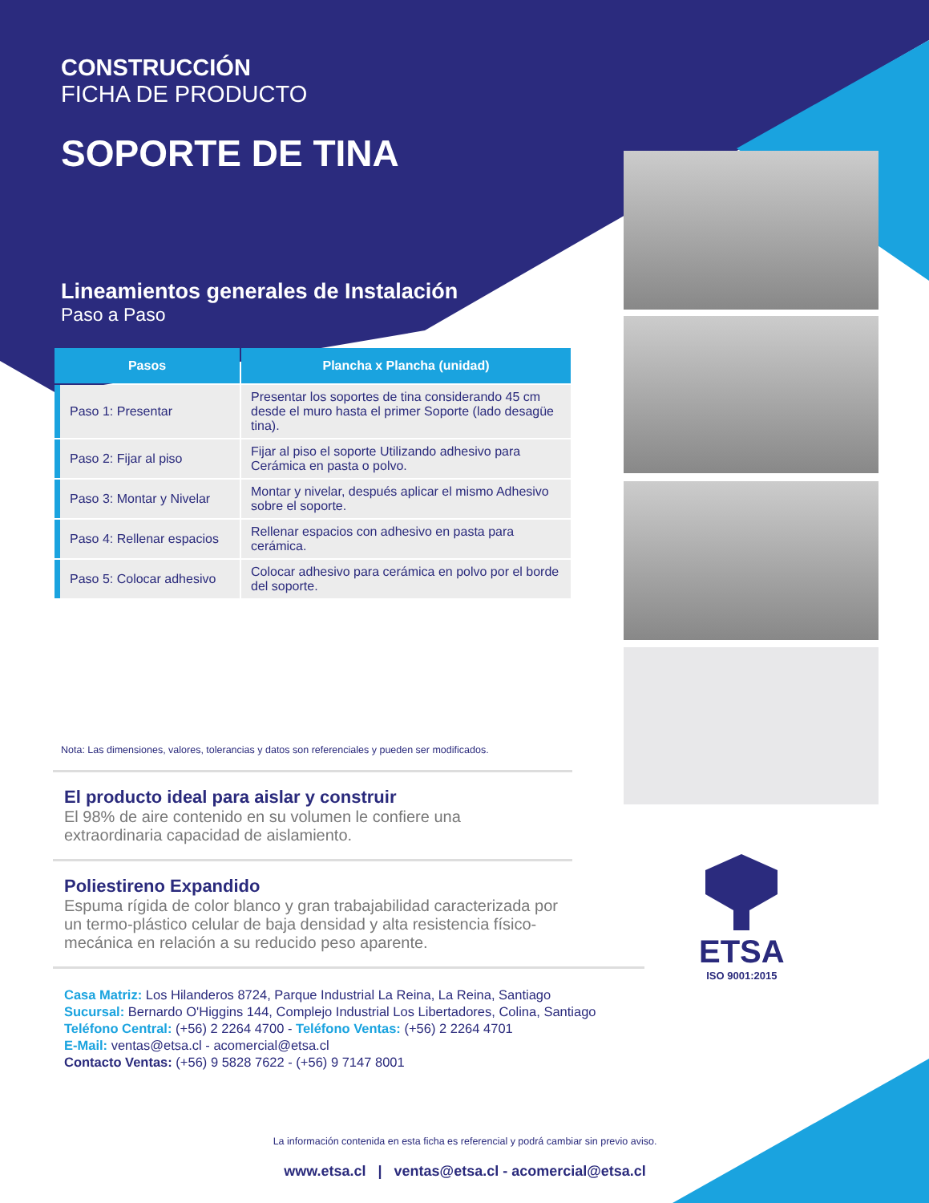CONSTRUCCIÓN
FICHA DE PRODUCTO
SOPORTE DE TINA
Lineamientos generales de Instalación
Paso a Paso
| Pasos | Plancha x Plancha (unidad) |
| --- | --- |
| Paso 1: Presentar | Presentar los soportes de tina considerando 45 cm desde el muro hasta el primer Soporte (lado desagüe tina). |
| Paso 2: Fijar al piso | Fijar al piso el soporte Utilizando adhesivo para Cerámica en pasta o polvo. |
| Paso 3: Montar y Nivelar | Montar y nivelar, después aplicar el mismo Adhesivo sobre el soporte. |
| Paso 4: Rellenar espacios | Rellenar espacios con adhesivo en pasta para cerámica. |
| Paso 5: Colocar adhesivo | Colocar adhesivo para cerámica en polvo por el borde del soporte. |
Nota: Las dimensiones, valores, tolerancias y datos son referenciales y pueden ser modificados.
El producto ideal para aislar y construir
El 98% de aire contenido en su volumen le confiere una extraordinaria capacidad de aislamiento.
Poliestireno Expandido
Espuma rígida de color blanco y gran trabajabilidad caracterizada por un termo-plástico celular de baja densidad y alta resistencia físico-mecánica en relación a su reducido peso aparente.
Casa Matriz: Los Hilanderos 8724, Parque Industrial La Reina, La Reina, Santiago
Sucursal: Bernardo O'Higgins 144, Complejo Industrial Los Libertadores, Colina, Santiago
Teléfono Central: (+56) 2 2264 4700 - Teléfono Ventas: (+56) 2 2264 4701
E-Mail: ventas@etsa.cl - acomercial@etsa.cl
Contacto Ventas: (+56) 9 5828 7622 - (+56) 9 7147 8001
ETSA
ISO 9001:2015
La información contenida en esta ficha es referencial y podrá cambiar sin previo aviso.
www.etsa.cl | ventas@etsa.cl - acomercial@etsa.cl